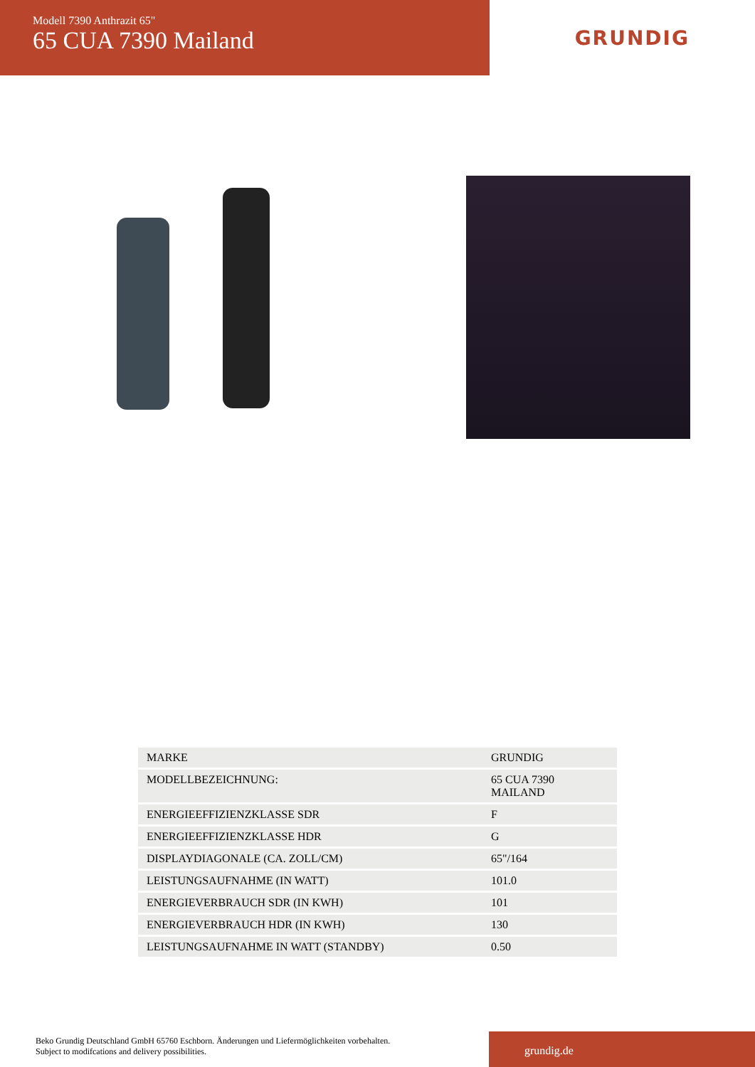Modell 7390 Anthrazit 65"
65 CUA 7390 Mailand
GRUNDIG
| MARKE | GRUNDIG |
| MODELLBEZEICHNUNG: | 65 CUA 7390 MAILAND |
| ENERGIEEFFIZIENZKLASSE SDR | F |
| ENERGIEEFFIZIENZKLASSE HDR | G |
| DISPLAYDIAGONALE (CA. ZOLL/CM) | 65"/164 |
| LEISTUNGSAUFNAHME (IN WATT) | 101.0 |
| ENERGIEVERBRAUCH SDR (IN KWH) | 101 |
| ENERGIEVERBRAUCH HDR (IN KWH) | 130 |
| LEISTUNGSAUFNAHME IN WATT (STANDBY) | 0.50 |
Beko Grundig Deutschland GmbH 65760 Eschborn. Änderungen und Liefermöglichkeiten vorbehalten.
Subject to modifcations and delivery possibilities.
grundig.de